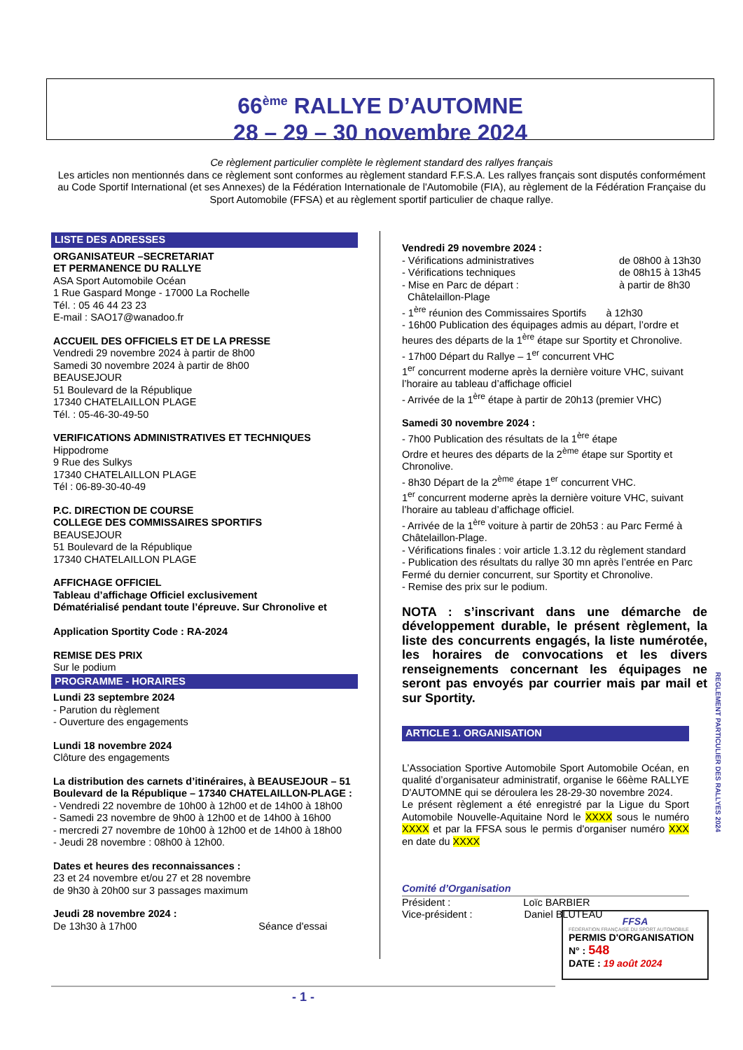66<sup>ème</sup> RALLYE D’AUTOMNE
28 – 29 – 30 novembre 2024
Ce règlement particulier complète le règlement standard des rallyes français
Les articles non mentionnés dans ce règlement sont conformes au règlement standard F.F.S.A. Les rallyes français sont disputés conformément au Code Sportif International (et ses Annexes) de la Fédération Internationale de l'Automobile (FIA), au règlement de la Fédération Française du Sport Automobile (FFSA) et au règlement sportif particulier de chaque rallye.
LISTE DES ADRESSES
ORGANISATEUR –SECRETARIAT
ET PERMANENCE DU RALLYE
ASA Sport Automobile Océan
1 Rue Gaspard Monge - 17000 La Rochelle
Tél. : 05 46 44 23 23
E-mail : SAO17@wanadoo.fr
ACCUEIL DES OFFICIELS ET DE LA PRESSE
Vendredi 29 novembre 2024 à partir de 8h00
Samedi 30 novembre 2024 à partir de 8h00
BEAUSEJOUR
51 Boulevard de la République
17340 CHATELAILLON PLAGE
Tél. : 05-46-30-49-50
VERIFICATIONS ADMINISTRATIVES ET TECHNIQUES
Hippodrome
9 Rue des Sulkys
17340 CHATELAILLON PLAGE
Tél : 06-89-30-40-49
P.C. DIRECTION DE COURSE
COLLEGE DES COMMISSAIRES SPORTIFS
BEAUSEJOUR
51 Boulevard de la République
17340 CHATELAILLON PLAGE
AFFICHAGE OFFICIEL
Tableau d’affichage Officiel exclusivement
Dématérialisé pendant toute l’épreuve. Sur Chronolive et
Application Sportity Code : RA-2024
REMISE DES PRIX
Sur le podium
PROGRAMME - HORAIRES
Lundi 23 septembre 2024
- Parution du règlement
- Ouverture des engagements
Lundi 18 novembre 2024
Clôture des engagements
La distribution des carnets d’itinéraires, à BEAUSEJOUR – 51 Boulevard de la République – 17340 CHATELAILLON-PLAGE :
- Vendredi 22 novembre de 10h00 à 12h00 et de 14h00 à 18h00
- Samedi 23 novembre de 9h00 à 12h00 et de 14h00 à 16h00
- mercredi 27 novembre de 10h00 à 12h00 et de 14h00 à 18h00
- Jeudi 28 novembre : 08h00 à 12h00.
Dates et heures des reconnaissances :
23 et 24 novembre et/ou 27 et 28 novembre
de 9h30 à 20h00 sur 3 passages maximum
Jeudi 28 novembre 2024 :
De 13h30 à 17h00 Séance d'essai
Vendredi 29 novembre 2024 :
- Vérifications administratives de 08h00 à 13h30
- Vérifications techniques de 08h15 à 13h45
- Mise en Parc de départ : à partir de 8h30
Châtelaillon-Plage
- 1<sup>ère</sup> réunion des Commissaires Sportifs à 12h30
- 16h00 Publication des équipages admis au départ, l’ordre et heures des départs de la 1<sup>ère</sup> étape sur Sportity et Chronolive.
- 17h00 Départ du Rallye – 1<sup>er</sup> concurrent VHC
1<sup>er</sup> concurrent moderne après la dernière voiture VHC, suivant l’horaire au tableau d’affichage officiel
- Arrivée de la 1<sup>ère</sup> étape à partir de 20h13 (premier VHC)
Samedi 30 novembre 2024 :
- 7h00 Publication des résultats de la 1<sup>ère</sup> étape
Ordre et heures des départs de la 2<sup>ème</sup> étape sur Sportity et Chronolive.
- 8h30 Départ de la 2<sup>ème</sup> étape 1<sup>er</sup> concurrent VHC.
1<sup>er</sup> concurrent moderne après la dernière voiture VHC, suivant l’horaire au tableau d’affichage officiel.
- Arrivée de la 1<sup>ère</sup> voiture à partir de 20h53 : au Parc Fermé à Châtelaillon-Plage.
- Vérifications finales : voir article 1.3.12 du règlement standard
- Publication des résultats du rallye 30 mn après l’entrée en Parc Fermé du dernier concurrent, sur Sportity et Chronolive.
- Remise des prix sur le podium.
NOTA : s’inscrivant dans une démarche de développement durable, le présent règlement, la liste des concurrents engagés, la liste numérotée, les horaires de convocations et les divers renseignements concernant les équipages ne seront pas envoyés par courrier mais par mail et sur Sportity.
ARTICLE 1. ORGANISATION
L’Association Sportive Automobile Sport Automobile Océan, en qualité d’organisateur administratif, organise le 66ème RALLYE D'AUTOMNE qui se déroulera les 28-29-30 novembre 2024.
Le présent règlement a été enregistré par la Ligue du Sport Automobile Nouvelle-Aquitaine Nord le XXXX sous le numéro XXXX et par la FFSA sous le permis d'organiser numéro XXX en date du XXXX
Comité d’Organisation
Président : Loïc BARBIER
Vice-président : Daniel BLUTEAU
REGLEMENT PARTICULIER DES RALLYES 2024
FFSA
FÉDÉRATION FRANÇAISE DU SPORT AUTOMOBILE
PERMIS D'ORGANISATION
N° : 548
DATE : 19 août 2024
- 1 -